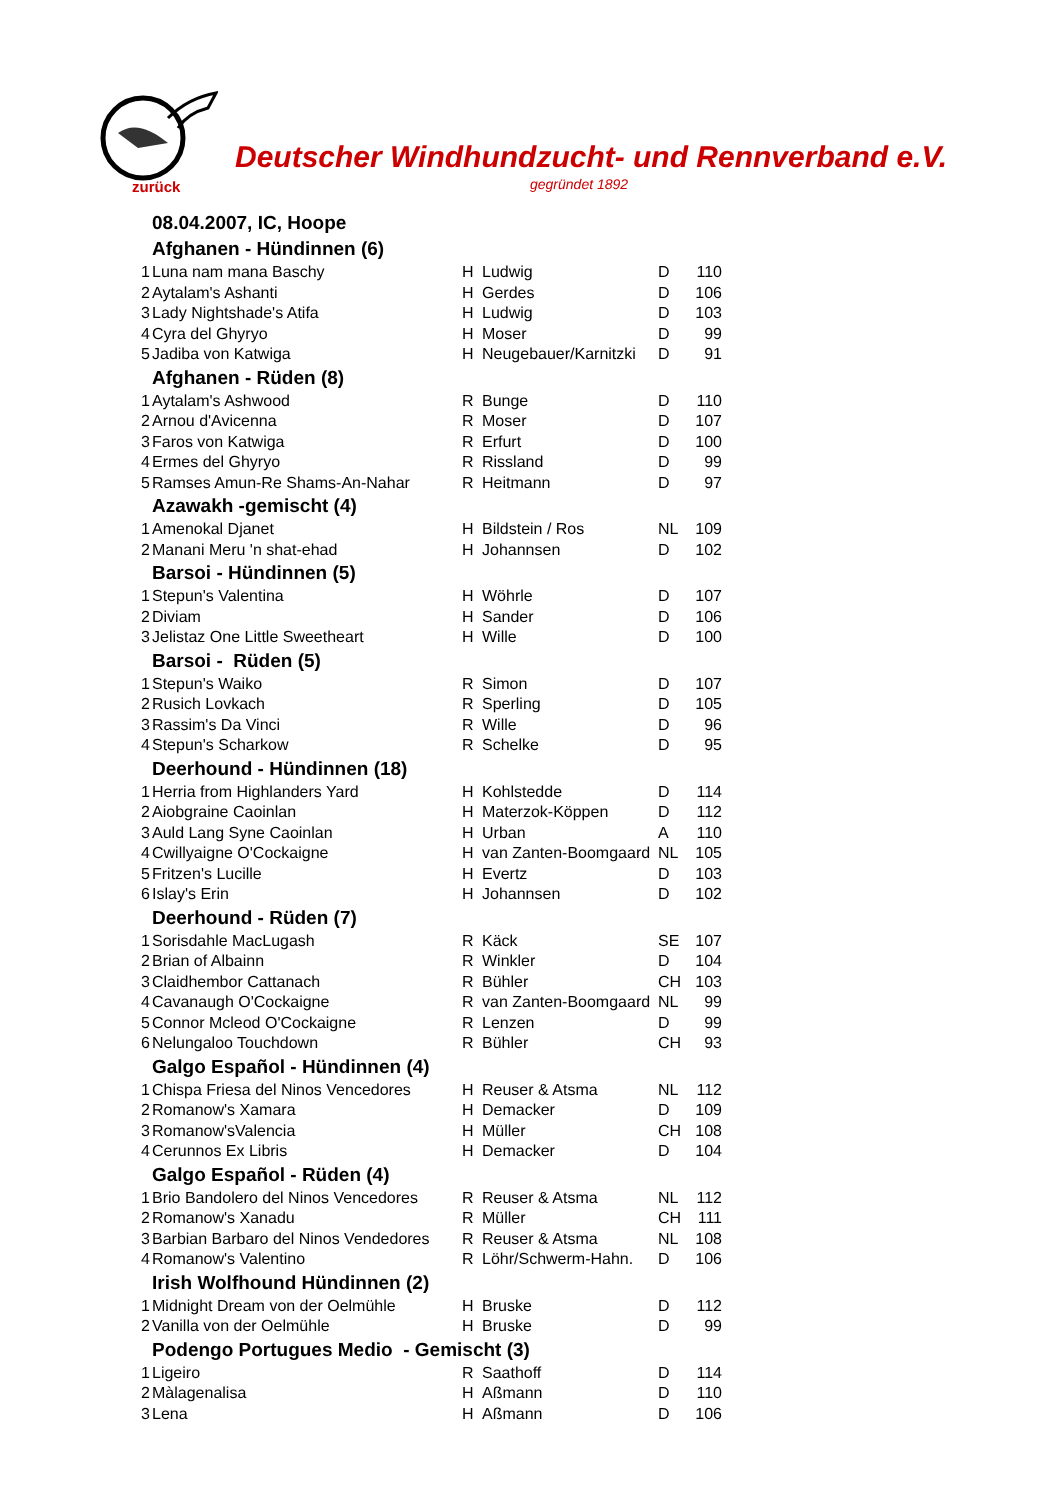zurück
Deutscher Windhundzucht- und Rennverband e.V.
gegründet 1892
| 08.04.2007, IC, Hoope | | | | | |
| --- | --- | --- | --- | --- | --- |
| Afghanen - Hündinnen (6) | | | | | |
| 1 | Luna nam mana Baschy | H | Ludwig | D | 110 |
| 2 | Aytalam's Ashanti | H | Gerdes | D | 106 |
| 3 | Lady Nightshade's Atifa | H | Ludwig | D | 103 |
| 4 | Cyra del Ghyryo | H | Moser | D | 99 |
| 5 | Jadiba von Katwiga | H | Neugebauer/Karnitzki | D | 91 |
| Afghanen - Rüden (8) | | | | | |
| 1 | Aytalam's Ashwood | R | Bunge | D | 110 |
| 2 | Arnou d'Avicenna | R | Moser | D | 107 |
| 3 | Faros von Katwiga | R | Erfurt | D | 100 |
| 4 | Ermes del Ghyryo | R | Rissland | D | 99 |
| 5 | Ramses Amun-Re Shams-An-Nahar | R | Heitmann | D | 97 |
| Azawakh -gemischt (4) | | | | | |
| 1 | Amenokal Djanet | H | Bildstein / Ros | NL | 109 |
| 2 | Manani Meru 'n shat-ehad | H | Johannsen | D | 102 |
| Barsoi - Hündinnen (5) | | | | | |
| 1 | Stepun's Valentina | H | Wöhrle | D | 107 |
| 2 | Diviam | H | Sander | D | 106 |
| 3 | Jelistaz One Little Sweetheart | H | Wille | D | 100 |
| Barsoi - Rüden (5) | | | | | |
| 1 | Stepun's Waiko | R | Simon | D | 107 |
| 2 | Rusich Lovkach | R | Sperling | D | 105 |
| 3 | Rassim's Da Vinci | R | Wille | D | 96 |
| 4 | Stepun's Scharkow | R | Schelke | D | 95 |
| Deerhound - Hündinnen (18) | | | | | |
| 1 | Herria from Highlanders Yard | H | Kohlstedde | D | 114 |
| 2 | Aiobgraine Caoinlan | H | Materzok-Köppen | D | 112 |
| 3 | Auld Lang Syne Caoinlan | H | Urban | A | 110 |
| 4 | Cwillyaigne O'Cockaigne | H | van Zanten-Boomgaard | NL | 105 |
| 5 | Fritzen's Lucille | H | Evertz | D | 103 |
| 6 | Islay's Erin | H | Johannsen | D | 102 |
| Deerhound - Rüden (7) | | | | | |
| 1 | Sorisdahle MacLugash | R | Käck | SE | 107 |
| 2 | Brian of Albainn | R | Winkler | D | 104 |
| 3 | Claidhembor Cattanach | R | Bühler | CH | 103 |
| 4 | Cavanaugh O'Cockaigne | R | van Zanten-Boomgaard | NL | 99 |
| 5 | Connor Mcleod O'Cockaigne | R | Lenzen | D | 99 |
| 6 | Nelungaloo Touchdown | R | Bühler | CH | 93 |
| Galgo Español - Hündinnen (4) | | | | | |
| 1 | Chispa Friesa del Ninos Vencedores | H | Reuser & Atsma | NL | 112 |
| 2 | Romanow's Xamara | H | Demacker | D | 109 |
| 3 | Romanow'sValencia | H | Müller | CH | 108 |
| 4 | Cerunnos Ex Libris | H | Demacker | D | 104 |
| Galgo Español - Rüden (4) | | | | | |
| 1 | Brio Bandolero del Ninos Vencedores | R | Reuser & Atsma | NL | 112 |
| 2 | Romanow's Xanadu | R | Müller | CH | 111 |
| 3 | Barbian Barbaro del Ninos Vendedores | R | Reuser & Atsma | NL | 108 |
| 4 | Romanow's Valentino | R | Löhr/Schwerm-Hahn. | D | 106 |
| Irish Wolfhound Hündinnen (2) | | | | | |
| 1 | Midnight Dream von der Oelmühle | H | Bruske | D | 112 |
| 2 | Vanilla von der Oelmühle | H | Bruske | D | 99 |
| Podengo Portugues Medio - Gemischt (3) | | | | | |
| 1 | Ligeiro | R | Saathoff | D | 114 |
| 2 | Màlagenalisa | H | Aßmann | D | 110 |
| 3 | Lena | H | Aßmann | D | 106 |